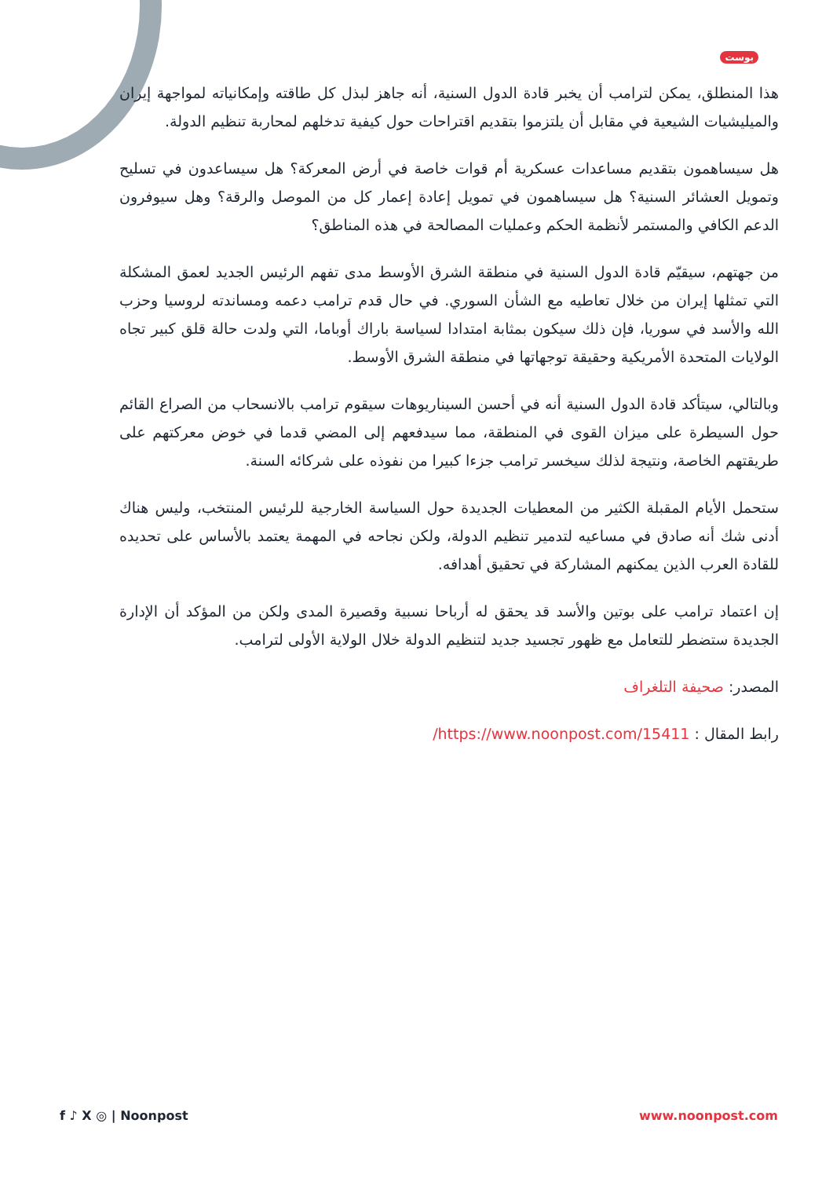بوست
هذا المنطلق، يمكن لترامب أن يخبر قادة الدول السنية، أنه جاهز لبذل كل طاقته وإمكانياته لمواجهة إيران والميليشيات الشيعية في مقابل أن يلتزموا بتقديم اقتراحات حول كيفية تدخلهم لمحاربة تنظيم الدولة.
هل سيساهمون بتقديم مساعدات عسكرية أم قوات خاصة في أرض المعركة؟ هل سيساعدون في تسليح وتمويل العشائر السنية؟ هل سيساهمون في تمويل إعادة إعمار كل من الموصل والرقة؟ وهل سيوفرون الدعم الكافي والمستمر لأنظمة الحكم وعمليات المصالحة في هذه المناطق؟
من جهتهم، سيقيّم قادة الدول السنية في منطقة الشرق الأوسط مدى تفهم الرئيس الجديد لعمق المشكلة التي تمثلها إيران من خلال تعاطيه مع الشأن السوري. في حال قدم ترامب دعمه ومساندته لروسيا وحزب الله والأسد في سوريا، فإن ذلك سيكون بمثابة امتدادا لسياسة باراك أوباما، التي ولدت حالة قلق كبير تجاه الولايات المتحدة الأمريكية وحقيقة توجهاتها في منطقة الشرق الأوسط.
وبالتالي، سيتأكد قادة الدول السنية أنه في أحسن السيناريوهات سيقوم ترامب بالانسحاب من الصراع القائم حول السيطرة على ميزان القوى في المنطقة، مما سيدفعهم إلى المضي قدما في خوض معركتهم على طريقتهم الخاصة، ونتيجة لذلك سيخسر ترامب جزءا كبيرا من نفوذه على شركائه السنة.
ستحمل الأيام المقبلة الكثير من المعطيات الجديدة حول السياسة الخارجية للرئيس المنتخب، وليس هناك أدنى شك أنه صادق في مساعيه لتدمير تنظيم الدولة، ولكن نجاحه في المهمة يعتمد بالأساس على تحديده للقادة العرب الذين يمكنهم المشاركة في تحقيق أهدافه.
إن اعتماد ترامب على بوتين والأسد قد يحقق له أرباحا نسبية وقصيرة المدى ولكن من المؤكد أن الإدارة الجديدة ستضطر للتعامل مع ظهور تجسيد جديد لتنظيم الدولة خلال الولاية الأولى لترامب.
المصدر: صحيفة التلغراف
رابط المقال : https://www.noonpost.com/15411/
f ♪ X ◎ | Noonpost www.noonpost.com